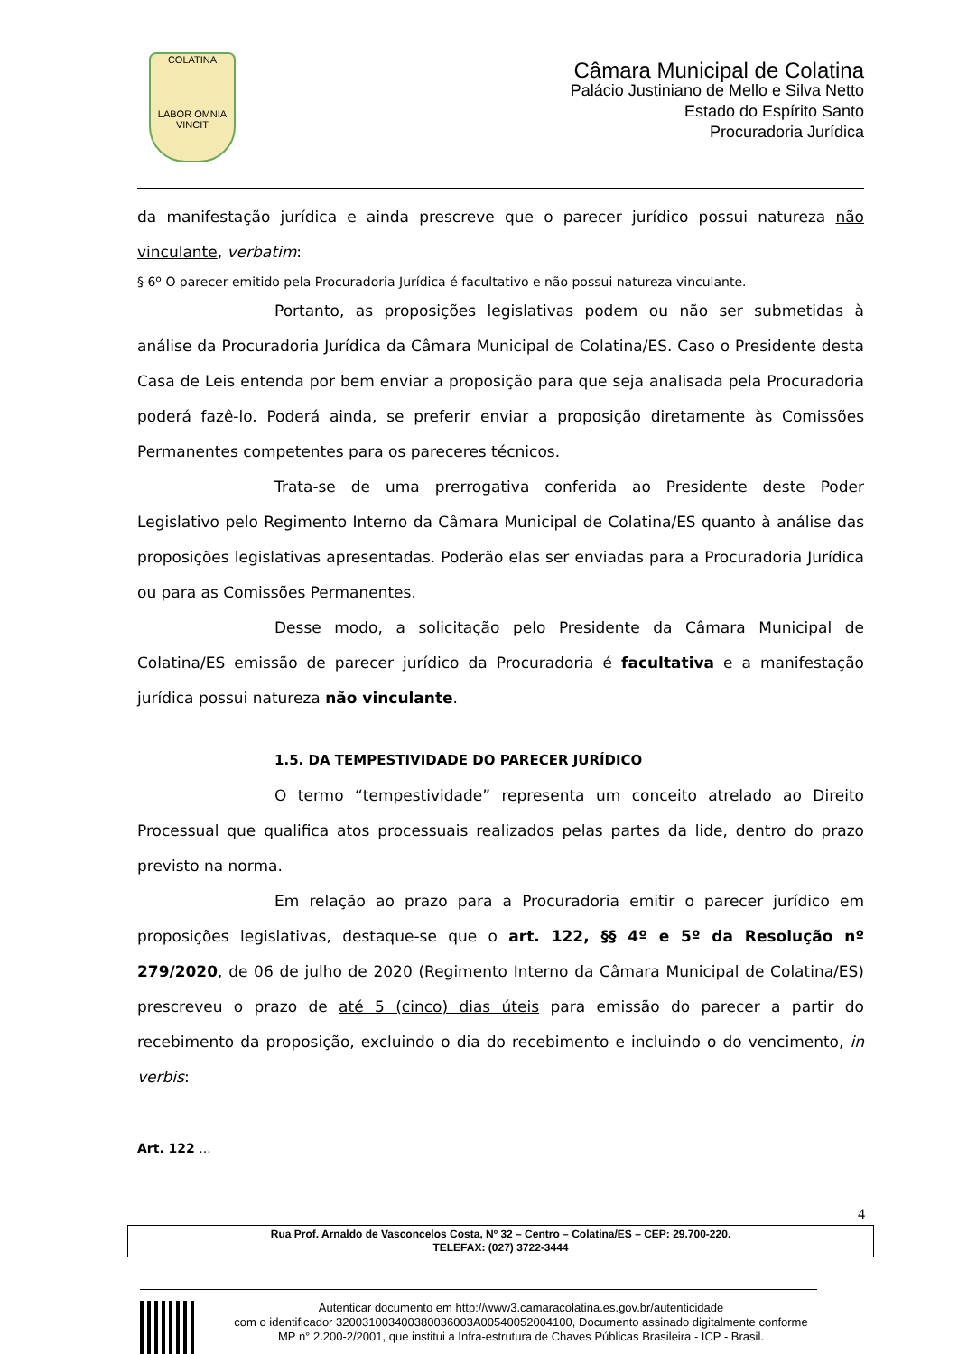COLATINA
LABOR OMNIA VINCIT
Câmara Municipal de Colatina
Palácio Justiniano de Mello e Silva Netto
Estado do Espírito Santo
Procuradoria Jurídica
da manifestação jurídica e ainda prescreve que o parecer jurídico possui natureza não vinculante, verbatim:
§ 6º O parecer emitido pela Procuradoria Jurídica é facultativo e não possui natureza vinculante.
Portanto, as proposições legislativas podem ou não ser submetidas à análise da Procuradoria Jurídica da Câmara Municipal de Colatina/ES. Caso o Presidente desta Casa de Leis entenda por bem enviar a proposição para que seja analisada pela Procuradoria poderá fazê-lo. Poderá ainda, se preferir enviar a proposição diretamente às Comissões Permanentes competentes para os pareceres técnicos.
Trata-se de uma prerrogativa conferida ao Presidente deste Poder Legislativo pelo Regimento Interno da Câmara Municipal de Colatina/ES quanto à análise das proposições legislativas apresentadas. Poderão elas ser enviadas para a Procuradoria Jurídica ou para as Comissões Permanentes.
Desse modo, a solicitação pelo Presidente da Câmara Municipal de Colatina/ES emissão de parecer jurídico da Procuradoria é facultativa e a manifestação jurídica possui natureza não vinculante.
1.5. DA TEMPESTIVIDADE DO PARECER JURÍDICO
O termo “tempestividade” representa um conceito atrelado ao Direito Processual que qualifica atos processuais realizados pelas partes da lide, dentro do prazo previsto na norma.
Em relação ao prazo para a Procuradoria emitir o parecer jurídico em proposições legislativas, destaque-se que o art. 122, §§ 4º e 5º da Resolução nº 279/2020, de 06 de julho de 2020 (Regimento Interno da Câmara Municipal de Colatina/ES) prescreveu o prazo de até 5 (cinco) dias úteis para emissão do parecer a partir do recebimento da proposição, excluindo o dia do recebimento e incluindo o do vencimento, in verbis:
Art. 122 ...
4
Rua Prof. Arnaldo de Vasconcelos Costa, Nº 32 – Centro – Colatina/ES – CEP: 29.700-220.
TELEFAX: (027) 3722-3444
Autenticar documento em http://www3.camaracolatina.es.gov.br/autenticidade
com o identificador 320031003400380036003A00540052004100, Documento assinado digitalmente conforme MP n° 2.200-2/2001, que institui a Infra-estrutura de Chaves Públicas Brasileira - ICP - Brasil.